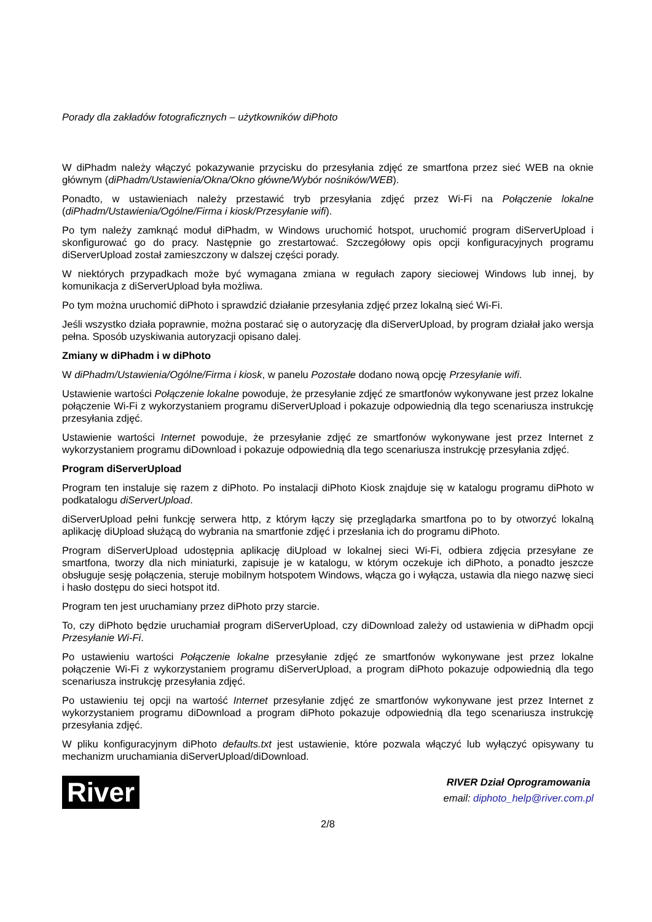Porady dla zakładów fotograficznych – użytkowników diPhoto
W diPhadm należy włączyć pokazywanie przycisku do przesyłania zdjęć ze smartfona przez sieć WEB na oknie głównym (diPhadm/Ustawienia/Okna/Okno główne/Wybór nośników/WEB).
Ponadto, w ustawieniach należy przestawić tryb przesyłania zdjęć przez Wi-Fi na Połączenie lokalne (diPhadm/Ustawienia/Ogólne/Firma i kiosk/Przesyłanie wifi).
Po tym należy zamknąć moduł diPhadm, w Windows uruchomić hotspot, uruchomić program diServerUpload i skonfigurować go do pracy. Następnie go zrestartować. Szczegółowy opis opcji konfiguracyjnych programu diServerUpload został zamieszczony w dalszej części porady.
W niektórych przypadkach może być wymagana zmiana w regułach zapory sieciowej Windows lub innej, by komunikacja z diServerUpload była możliwa.
Po tym można uruchomić diPhoto i sprawdzić działanie przesyłania zdjęć przez lokalną sieć Wi-Fi.
Jeśli wszystko działa poprawnie, można postarać się o autoryzację dla diServerUpload, by program działał jako wersja pełna. Sposób uzyskiwania autoryzacji opisano dalej.
Zmiany w diPhadm i w diPhoto
W diPhadm/Ustawienia/Ogólne/Firma i kiosk, w panelu Pozostałe dodano nową opcję Przesyłanie wifi.
Ustawienie wartości Połączenie lokalne powoduje, że przesyłanie zdjęć ze smartfonów wykonywane jest przez lokalne połączenie Wi-Fi z wykorzystaniem programu diServerUpload i pokazuje odpowiednią dla tego scenariusza instrukcję przesyłania zdjęć.
Ustawienie wartości Internet powoduje, że przesyłanie zdjęć ze smartfonów wykonywane jest przez Internet z wykorzystaniem programu diDownload i pokazuje odpowiednią dla tego scenariusza instrukcję przesyłania zdjęć.
Program diServerUpload
Program ten instaluje się razem z diPhoto. Po instalacji diPhoto Kiosk znajduje się w katalogu programu diPhoto w podkatalogu diServerUpload.
diServerUpload pełni funkcję serwera http, z którym łączy się przeglądarka smartfona po to by otworzyć lokalną aplikację diUpload służącą do wybrania na smartfonie zdjęć i przesłania ich do programu diPhoto.
Program diServerUpload udostępnia aplikację diUpload w lokalnej sieci Wi-Fi, odbiera zdjęcia przesyłane ze smartfona, tworzy dla nich miniaturki, zapisuje je w katalogu, w którym oczekuje ich diPhoto, a ponadto jeszcze obsługuje sesję połączenia, steruje mobilnym hotspotem Windows, włącza go i wyłącza, ustawia dla niego nazwę sieci i hasło dostępu do sieci hotspot itd.
Program ten jest uruchamiany przez diPhoto przy starcie.
To, czy diPhoto będzie uruchamiał program diServerUpload, czy diDownload zależy od ustawienia w diPhadm opcji Przesyłanie Wi-Fi.
Po ustawieniu wartości Połączenie lokalne przesyłanie zdjęć ze smartfonów wykonywane jest przez lokalne połączenie Wi-Fi z wykorzystaniem programu diServerUpload, a program diPhoto pokazuje odpowiednią dla tego scenariusza instrukcję przesyłania zdjęć.
Po ustawieniu tej opcji na wartość Internet przesyłanie zdjęć ze smartfonów wykonywane jest przez Internet z wykorzystaniem programu diDownload a program diPhoto pokazuje odpowiednią dla tego scenariusza instrukcję przesyłania zdjęć.
W pliku konfiguracyjnym diPhoto defaults.txt jest ustawienie, które pozwala włączyć lub wyłączyć opisywany tu mechanizm uruchamiania diServerUpload/diDownload.
River
RIVER Dział Oprogramowania
email: diphoto_help@river.com.pl
2/8